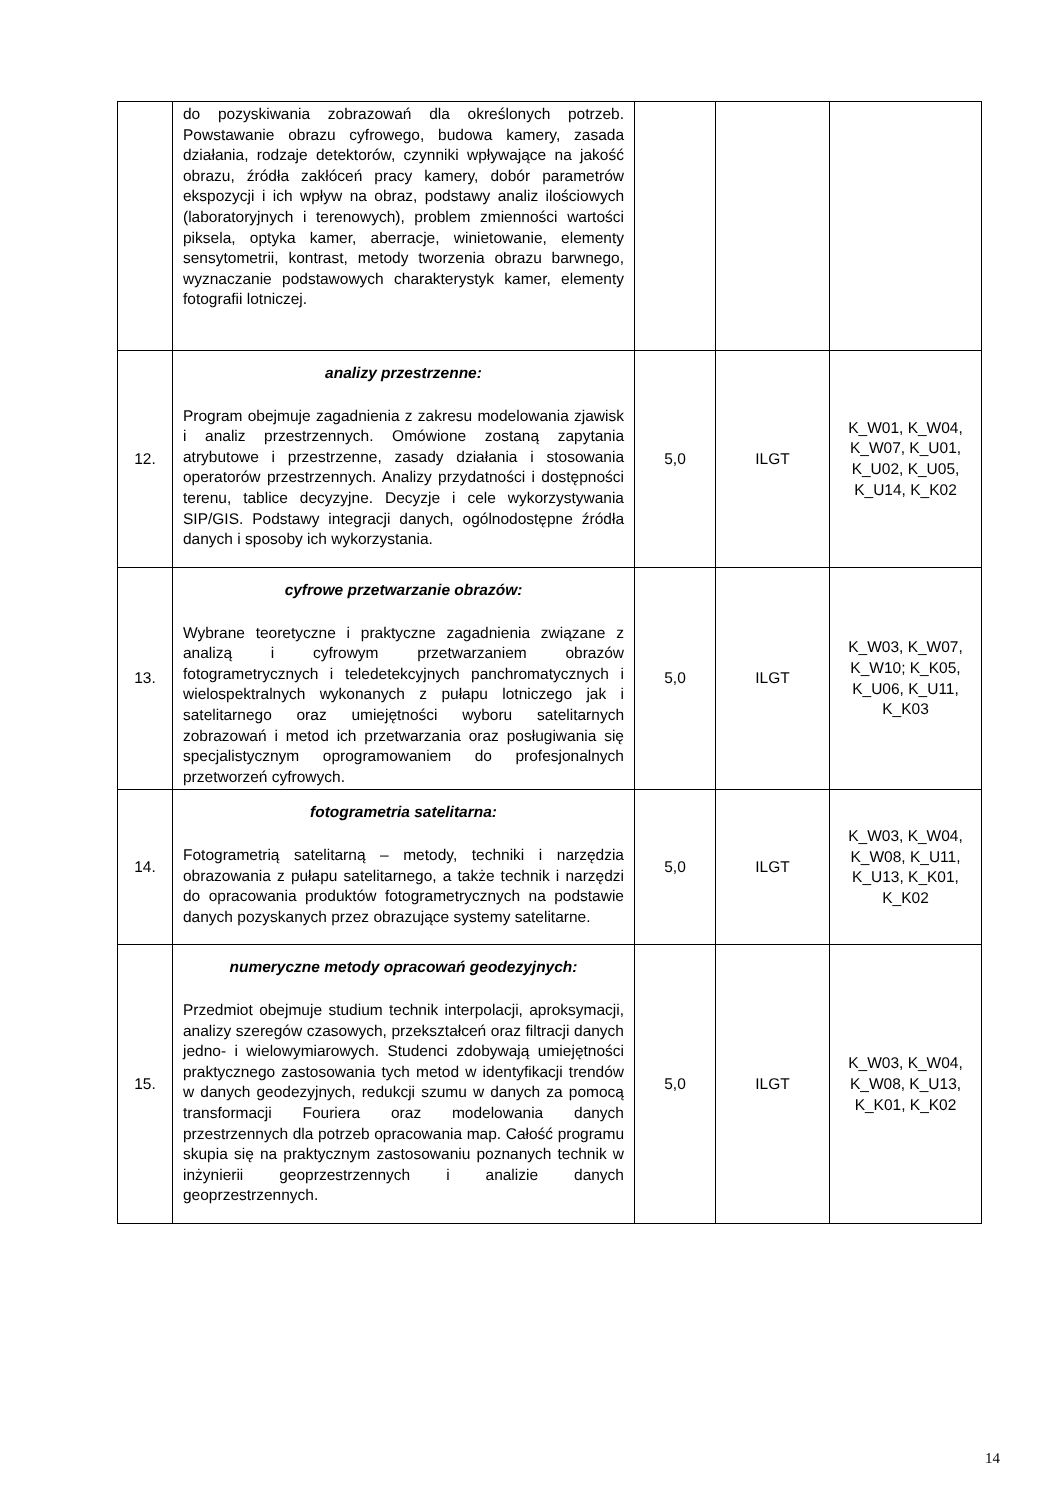| | do pozyskiwania zobrazowań dla określonych potrzeb. Powstawanie obrazu cyfrowego, budowa kamery, zasada działania, rodzaje detektorów, czynniki wpływające na jakość obrazu, źródła zakłóceń pracy kamery, dobór parametrów ekspozycji i ich wpływ na obraz, podstawy analiz ilościowych (laboratoryjnych i terenowych), problem zmienności wartości piksela, optyka kamer, aberracje, winietowanie, elementy sensytometrii, kontrast, metody tworzenia obrazu barwnego, wyznaczanie podstawowych charakterystyk kamer, elementy fotografii lotniczej. | | | |
| 12. | analizy przestrzenne: Program obejmuje zagadnienia z zakresu modelowania zjawisk i analiz przestrzennych. Omówione zostaną zapytania atrybutowe i przestrzenne, zasady działania i stosowania operatorów przestrzennych. Analizy przydatności i dostępności terenu, tablice decyzyjne. Decyzje i cele wykorzystywania SIP/GIS. Podstawy integracji danych, ogólnodostępne źródła danych i sposoby ich wykorzystania. | 5,0 | ILGT | K_W01, K_W04, K_W07, K_U01, K_U02, K_U05, K_U14, K_K02 |
| 13. | cyfrowe przetwarzanie obrazów: Wybrane teoretyczne i praktyczne zagadnienia związane z analizą i cyfrowym przetwarzaniem obrazów fotogrametrycznych i teledetekcyjnych panchromatycznych i wielospektralnych wykonanych z pułapu lotniczego jak i satelitarnego oraz umiejętności wyboru satelitarnych zobrazowań i metod ich przetwarzania oraz posługiwania się specjalistycznym oprogramowaniem do profesjonalnych przetworzeń cyfrowych. | 5,0 | ILGT | K_W03, K_W07, K_W10; K_K05, K_U06, K_U11, K_K03 |
| 14. | fotogrametria satelitarna: Fotogrametrią satelitarną – metody, techniki i narzędzia obrazowania z pułapu satelitarnego, a także technik i narzędzi do opracowania produktów fotogrametrycznych na podstawie danych pozyskanych przez obrazujące systemy satelitarne. | 5,0 | ILGT | K_W03, K_W04, K_W08, K_U11, K_U13, K_K01, K_K02 |
| 15. | numeryczne metody opracowań geodezyjnych: Przedmiot obejmuje studium technik interpolacji, aproksymacji, analizy szeregów czasowych, przekształceń oraz filtracji danych jedno- i wielowymiarowych. Studenci zdobywają umiejętności praktycznego zastosowania tych metod w identyfikacji trendów w danych geodezyjnych, redukcji szumu w danych za pomocą transformacji Fouriera oraz modelowania danych przestrzennych dla potrzeb opracowania map. Całość programu skupia się na praktycznym zastosowaniu poznanych technik w inżynierii geoprzestrzennych i analizie danych geoprzestrzennych. | 5,0 | ILGT | K_W03, K_W04, K_W08, K_U13, K_K01, K_K02 |
14